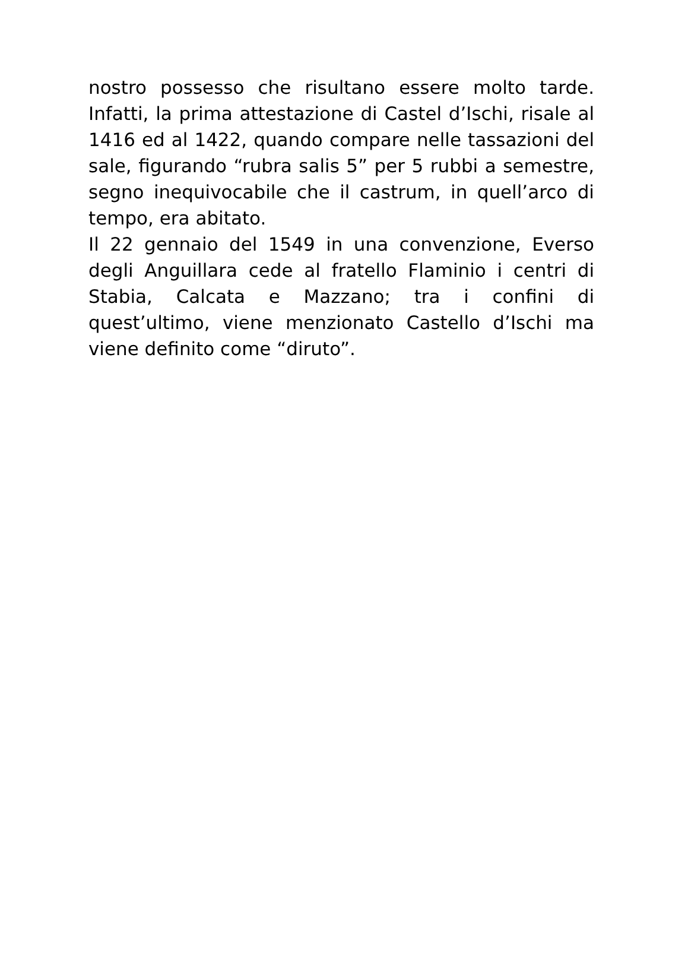nostro possesso che risultano essere molto tarde. Infatti, la prima attestazione di Castel d’Ischi, risale al 1416 ed al 1422, quando compare nelle tassazioni del sale, figurando “rubra salis 5” per 5 rubbi a semestre, segno inequivocabile che il castrum, in quell’arco di tempo, era abitato.
Il 22 gennaio del 1549 in una convenzione, Everso degli Anguillara cede al fratello Flaminio i centri di Stabia, Calcata e Mazzano; tra i confini di quest’ultimo, viene menzionato Castello d’Ischi ma viene definito come “diruto”.